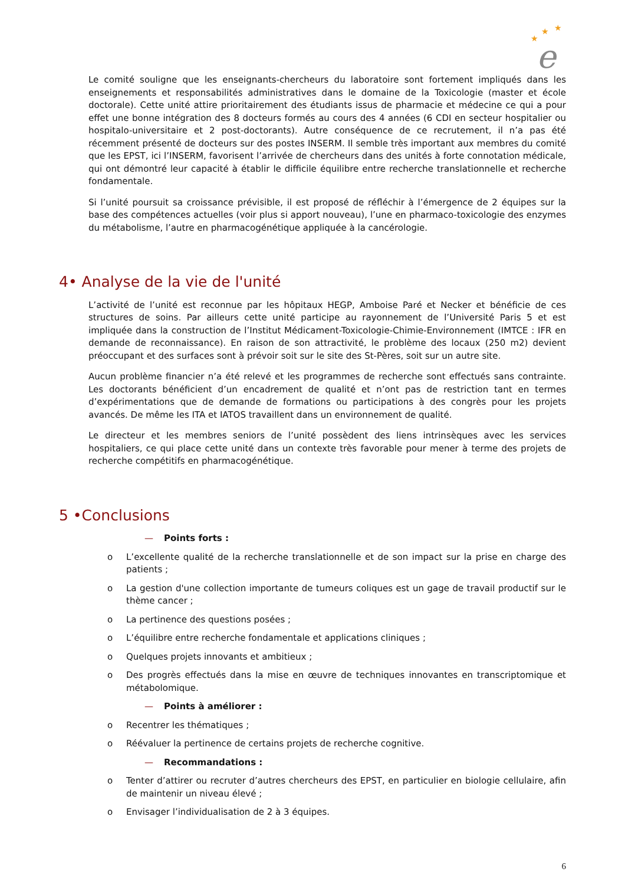★
★
★
e
Le comité souligne que les enseignants-chercheurs du laboratoire sont fortement impliqués dans les enseignements et responsabilités administratives dans le domaine de la Toxicologie (master et école doctorale). Cette unité attire prioritairement des étudiants issus de pharmacie et médecine ce qui a pour effet une bonne intégration des 8 docteurs formés au cours des 4 années (6 CDI en secteur hospitalier ou hospitalo-universitaire et 2 post-doctorants). Autre conséquence de ce recrutement, il n’a pas été récemment présenté de docteurs sur des postes INSERM. Il semble très important aux membres du comité que les EPST, ici l’INSERM, favorisent l’arrivée de chercheurs dans des unités à forte connotation médicale, qui ont démontré leur capacité à établir le difficile équilibre entre recherche translationnelle et recherche fondamentale.
Si l’unité poursuit sa croissance prévisible, il est proposé de réfléchir à l’émergence de 2 équipes sur la base des compétences actuelles (voir plus si apport nouveau), l’une en pharmaco-toxicologie des enzymes du métabolisme, l’autre en pharmacogénétique appliquée à la cancérologie.
4• Analyse de la vie de l'unité
L’activité de l’unité est reconnue par les hôpitaux HEGP, Amboise Paré et Necker et bénéficie de ces structures de soins. Par ailleurs cette unité participe au rayonnement de l’Université Paris 5 et est impliquée dans la construction de l’Institut Médicament-Toxicologie-Chimie-Environnement (IMTCE : IFR en demande de reconnaissance). En raison de son attractivité, le problème des locaux (250 m2) devient préoccupant et des surfaces sont à prévoir soit sur le site des St-Pères, soit sur un autre site.
Aucun problème financier n’a été relevé et les programmes de recherche sont effectués sans contrainte. Les doctorants bénéficient d’un encadrement de qualité et n’ont pas de restriction tant en termes d’expérimentations que de demande de formations ou participations à des congrès pour les projets avancés. De même les ITA et IATOS travaillent dans un environnement de qualité.
Le directeur et les membres seniors de l’unité possèdent des liens intrinsèques avec les services hospitaliers, ce qui place cette unité dans un contexte très favorable pour mener à terme des projets de recherche compétitifs en pharmacogénétique.
5 •Conclusions
— Points forts :
o L’excellente qualité de la recherche translationnelle et de son impact sur la prise en charge des patients ;
o La gestion d'une collection importante de tumeurs coliques est un gage de travail productif sur le thème cancer ;
o La pertinence des questions posées ;
o L’équilibre entre recherche fondamentale et applications cliniques ;
o Quelques projets innovants et ambitieux ;
o Des progrès effectués dans la mise en œuvre de techniques innovantes en transcriptomique et métabolomique.
— Points à améliorer :
o Recentrer les thématiques ;
o Réévaluer la pertinence de certains projets de recherche cognitive.
— Recommandations :
o Tenter d’attirer ou recruter d’autres chercheurs des EPST, en particulier en biologie cellulaire, afin de maintenir un niveau élevé ;
o Envisager l’individualisation de 2 à 3 équipes.
6